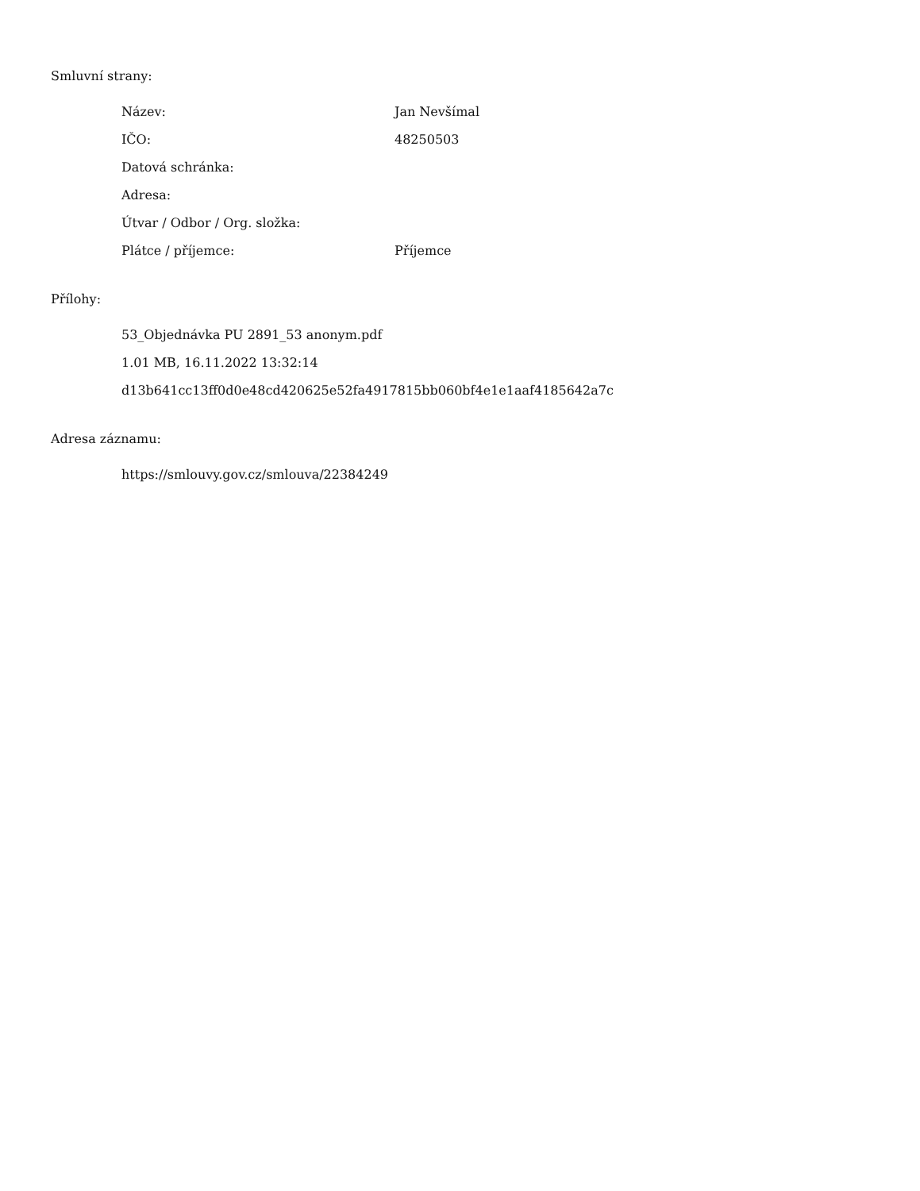Smluvní strany:
| Název: | Jan Nevšímal |
| IČO: | 48250503 |
| Datová schránka: | |
| Adresa: | |
| Útvar / Odbor / Org. složka: | |
| Plátce / příjemce: | Příjemce |
Přílohy:
53_Objednávka PU 2891_53 anonym.pdf
1.01 MB, 16.11.2022 13:32:14
d13b641cc13ff0d0e48cd420625e52fa4917815bb060bf4e1e1aaf4185642a7c
Adresa záznamu:
https://smlouvy.gov.cz/smlouva/22384249